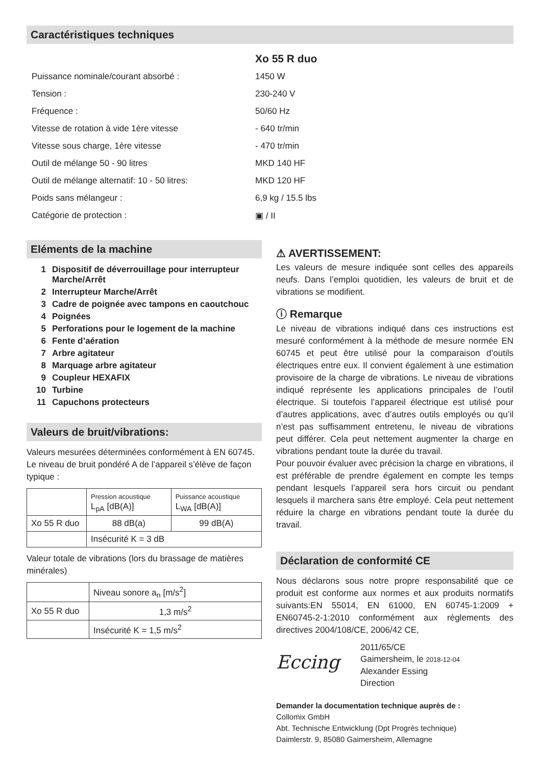Caractéristiques techniques
| | Xo 55 R duo |
| Puissance nominale/courant absorbé : | 1450 W |
| Tension : | 230-240 V |
| Fréquence : | 50/60 Hz |
| Vitesse de rotation à vide 1ère vitesse | - 640 tr/min |
| Vitesse sous charge, 1ère vitesse | - 470 tr/min |
| Outil de mélange 50 - 90 litres | MKD 140 HF |
| Outil de mélange alternatif: 10 - 50 litres: | MKD 120 HF |
| Poids sans mélangeur : | 6,9 kg / 15.5 lbs |
| Catégorie de protection : | ▣ / II |
Eléments de la machine
1 Dispositif de déverrouillage pour interrupteur Marche/Arrêt
2 Interrupteur Marche/Arrêt
3 Cadre de poignée avec tampons en caoutchouc
4 Poignées
5 Perforations pour le logement de la machine
6 Fente d’aération
7 Arbre agitateur
8 Marquage arbre agitateur
9 Coupleur HEXAFIX
10 Turbine
11 Capuchons protecteurs
Valeurs de bruit/vibrations:
Valeurs mesurées déterminées conformément à EN 60745. Le niveau de bruit pondéré A de l’appareil s’élève de façon typique :
| | Pression acoustique L<sub>pA</sub> [dB(A)] | Puissance acoustique L<sub>WA</sub> [dB(A)] |
| Xo 55 R duo | 88 dB(a) | 99 dB(A) |
| | Insécurité K = 3 dB | |
Valeur totale de vibrations (lors du brassage de matières minérales)
| | Niveau sonore a<sub>n</sub> [m/s<sup>2</sup>] |
| Xo 55 R duo | 1,3 m/s<sup>2</sup> |
| | Insécurité K = 1,5 m/s<sup>2</sup> |
⚠ AVERTISSEMENT:
Les valeurs de mesure indiquée sont celles des appareils neufs. Dans l’emploi quotidien, les valeurs de bruit et de vibrations se modifient.
ⓘ Remarque
Le niveau de vibrations indiqué dans ces instructions est mesuré conformément à la méthode de mesure normée EN 60745 et peut être utilisé pour la comparaison d’outils électriques entre eux. Il convient également à une estimation provisoire de la charge de vibrations. Le niveau de vibrations indiqué représente les applications principales de l’outil électrique. Si toutefois l’appareil électrique est utilisé pour d’autres applications, avec d’autres outils employés ou qu’il n’est pas suffisamment entretenu, le niveau de vibrations peut différer. Cela peut nettement augmenter la charge en vibrations pendant toute la durée du travail.
Pour pouvoir évaluer avec précision la charge en vibrations, il est préférable de prendre également en compte les temps pendant lesquels l’appareil sera hors circuit ou pendant lesquels il marchera sans être employé. Cela peut nettement réduire la charge en vibrations pendant toute la durée du travail.
Déclaration de conformité CE
Nous déclarons sous notre propre responsabilité que ce produit est conforme aux normes et aux produits normatifs suivants:EN 55014, EN 61000, EN 60745-1:2009 + EN60745-2-1:2010 conformément aux règlements des directives 2004/108/CE, 2006/42 CE,
Ессing
2011/65/CE
Gaimersheim, le 2018-12-04
Alexander Essing
Direction
Demander la documentation technique auprès de :
Collomix GmbH
Abt. Technische Entwicklung (Dpt Progrès technique)
Daimlerstr. 9, 85080 Gaimersheim, Allemagne